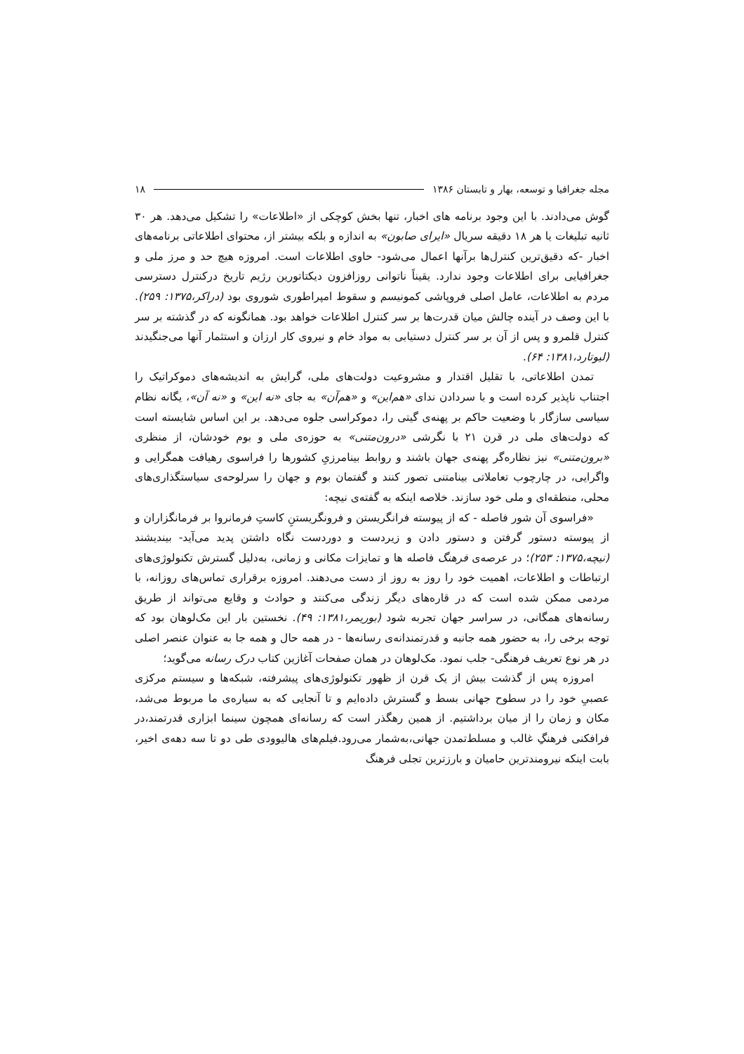مجله جغرافیا و توسعه، بهار و تابستان ۱۳۸۶ ۱۸
گوش می‌دادند. با این وجود برنامه های اخبار، تنها بخش کوچکی از «اطلاعات» را تشکیل می‌دهد. هر ۳۰ ثانیه تبلیغات یا هر ۱۸ دقیقه سریال «ایرای صابون» به اندازه و بلکه بیشتر از، محتوای اطلاعاتی برنامه‌های اخبار -که دقیق‌ترین کنترل‌ها برآنها اعمال می‌شود- حاوی اطلاعات است. امروزه هیچ حد و مرز ملی و جغرافیایی برای اطلاعات وجود ندارد. یقیناً ناتوانی روزافزون دیکتاتورین رژیم تاریخ درکنترل دسترسی مردم به اطلاعات، عامل اصلی فروپاشی کمونیسم و سقوط امپراطوری شوروی بود (دراکر،۱۳۷۵: ۲۵۹). با این وصف در آینده چالش میان قدرت‌ها بر سر کنترل اطلاعات خواهد بود. همانگونه که در گذشته بر سر کنترل قلمرو و پس از آن بر سر کنترل دستیابی به مواد خام و نیروی کار ارزان و استثمار آنها می‌جنگیدند (لیوتارد،۱۳۸۱: ۶۴).
تمدن اطلاعاتی، با تقلیل اقتدار و مشروعیت دولت‌های ملی، گرایش به اندیشه‌های دموکراتیک را اجتناب ناپذیر کرده است و با سردادن ندای «هم‌این» و «هم‌آن» به جای «نه این» و «نه آن»، یگانه نظام سیاسی سازگار با وضعیت حاکم بر پهنه‌ی گیتی را، دموکراسی جلوه می‌دهد. بر این اساس شایسته است که دولت‌های ملی در قرن ۲۱ با نگرشی «درون‌متنی» به حوزه‌ی ملی و بوم خودشان، از منظری «برون‌متنی» نیز نظاره‌گر پهنه‌ی جهان باشند و روابط بینامرزیِ کشورها را فراسوی رهیافت همگرایی و واگرایی، در چارچوب تعاملاتی بینامتنی تصور کنند و گفتمان بوم و جهان را سرلوحه‌ی سیاستگذاری‌های محلی، منطقه‌ای و ملی خود سازند. خلاصه اینکه به گفته‌ی نیچه:
«فراسوی آن شور فاصله - که از پیوسته فرانگریستن و فرونگریستنِ کاستِ فرمانروا بر فرمانگزاران و از پیوسته دستور گرفتن و دستور دادن و زیردست و دوردست نگاه داشتن پدید می‌آید- بیندیشند (نیچه،۱۳۷۵: ۲۵۳)؛ در عرصه‌ی فرهنگ فاصله ها و تمایزات مکانی و زمانی، به‌دلیل گسترش تکنولوژی‌های ارتباطات و اطلاعات، اهمیت خود را روز به روز از دست می‌دهند. امروزه برقراری تماس‌های روزانه، با مردمی ممکن شده است که در قاره‌های دیگر زندگی می‌کنند و حوادث و وقایع می‌تواند از طریق رسانه‌های همگانی، در سراسر جهان تجربه شود (بوریمر،۱۳۸۱: ۴۹). نخستین بار این مک‌لوهان بود که توجه برخی را، به حضور همه جانبه و قدرتمندانه‌ی رسانه‌ها - در همه حال و همه جا به عنوان عنصر اصلی در هر نوع تعریف فرهنگی- جلب نمود. مک‌لوهان در همان صفحات آغازین کتاب درک رسانه می‌گوید؛
امروزه پس از گذشت بیش از یک قرن از ظهور تکنولوژی‌های پیشرفته، شبکه‌ها و سیستم مرکزی عصبیِ خود را در سطوح جهانی بسط و گسترش داده‌ایم و تا آنجایی که به سیاره‌ی ما مربوط می‌شد، مکان و زمان را از میان برداشتیم. از همین رهگذر است که رسانه‌ای همچون سینما ابزاری قدرتمند،در فرافکنی فرهنگِ غالب و مسلط‌تمدن جهانی،به‌شمار می‌رود.فیلم‌های هالیوودی طی دو تا سه دهه‌ی اخیر، بابت اینکه نیرومندترین حامیان و بارزترین تجلی فرهنگ